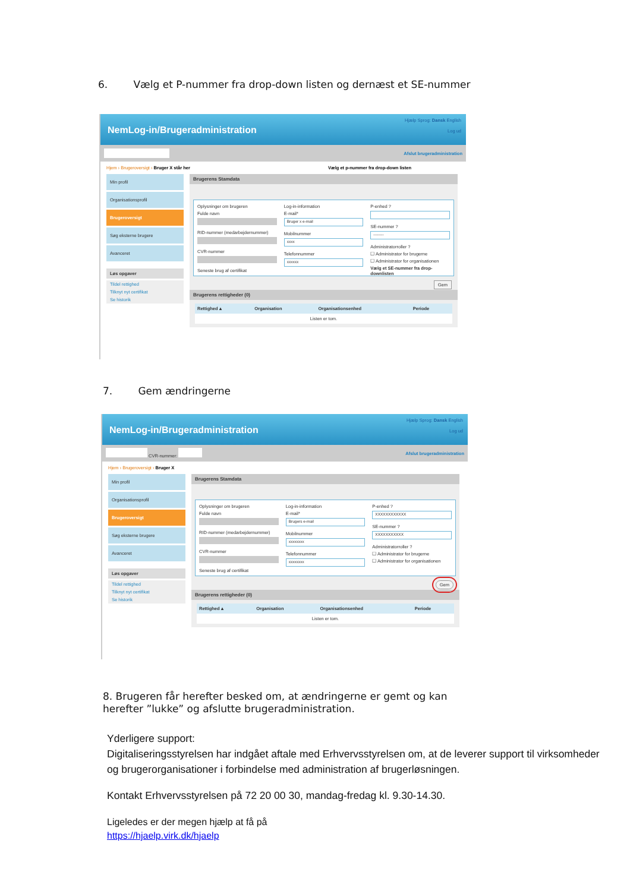6. Vælg et P-nummer fra drop-down listen og dernæst et SE-nummer
NemLog-in/Brugeradministration
Hjælp Sprog: Dansk English
Log ud
Afslut brugeradministration
Hjem › Brugeroversigt › Bruger X står her Vælg et p-nummer fra drop-down listen
Min profil
Organisationsprofil
Brugeroversigt
Søg eksterne brugere
Avanceret
Løs opgaver
Tildel rettighed
Tilknyt nyt certifikat
Se historik
Brugerens Stamdata
Oplysninger om brugeren
Fulde navn
RID-nummer (medarbejdernummer)
CVR-nummer
Seneste brug af certifikat
Log-in-information
E-mail*
Bruger x e-mail
Mobilnummer
xxxx
Telefonnummer
xxxxxx
P-enhed ?
SE-nummer ?
--------
Administratorroller ?
☐ Administrator for brugerne
☐ Administrator for organisationen
Vælg et SE-nummer fra drop-downlisten
Gem
Brugerens rettigheder (0)
| Rettighed ▴ | Organisation | Organisationsenhed | Periode |
| --- | --- | --- | --- |
| Listen er tom. | | | |
7. Gem ændringerne
NemLog-in/Brugeradministration
Hjælp Sprog: Dansk English
Log ud
CVR-nummer: Afslut brugeradministration
Hjem › Brugeroversigt › Bruger X
Min profil
Organisationsprofil
Brugeroversigt
Søg eksterne brugere
Avanceret
Løs opgaver
Tildel rettighed
Tilknyt nyt certifikat
Se historik
Brugerens Stamdata
Oplysninger om brugeren
Fulde navn
RID-nummer (medarbejdernummer)
CVR-nummer
Seneste brug af certifikat
Log-in-information
E-mail*
Brugers e-mail
Mobilnummer
xxxxxxxx
Telefonnummer
xxxxxxxx
P-enhed ?
XXXXXXXXXXXX
SE-nummer ?
XXXXXXXXXXX
Administratorroller ?
☐ Administrator for brugerne
☐ Administrator for organisationen
Gem
Brugerens rettigheder (0)
| Rettighed ▴ | Organisation | Organisationsenhed | Periode |
| --- | --- | --- | --- |
| Listen er tom. | | | |
8. Brugeren får herefter besked om, at ændringerne er gemt og kan herefter ”lukke” og afslutte brugeradministration.
Yderligere support:
Digitaliseringsstyrelsen har indgået aftale med Erhvervsstyrelsen om, at de leverer support til virksomheder og brugerorganisationer i forbindelse med administration af brugerløsningen.
Kontakt Erhvervsstyrelsen på 72 20 00 30, mandag-fredag kl. 9.30-14.30.
Ligeledes er der megen hjælp at få på
https://hjaelp.virk.dk/hjaelp